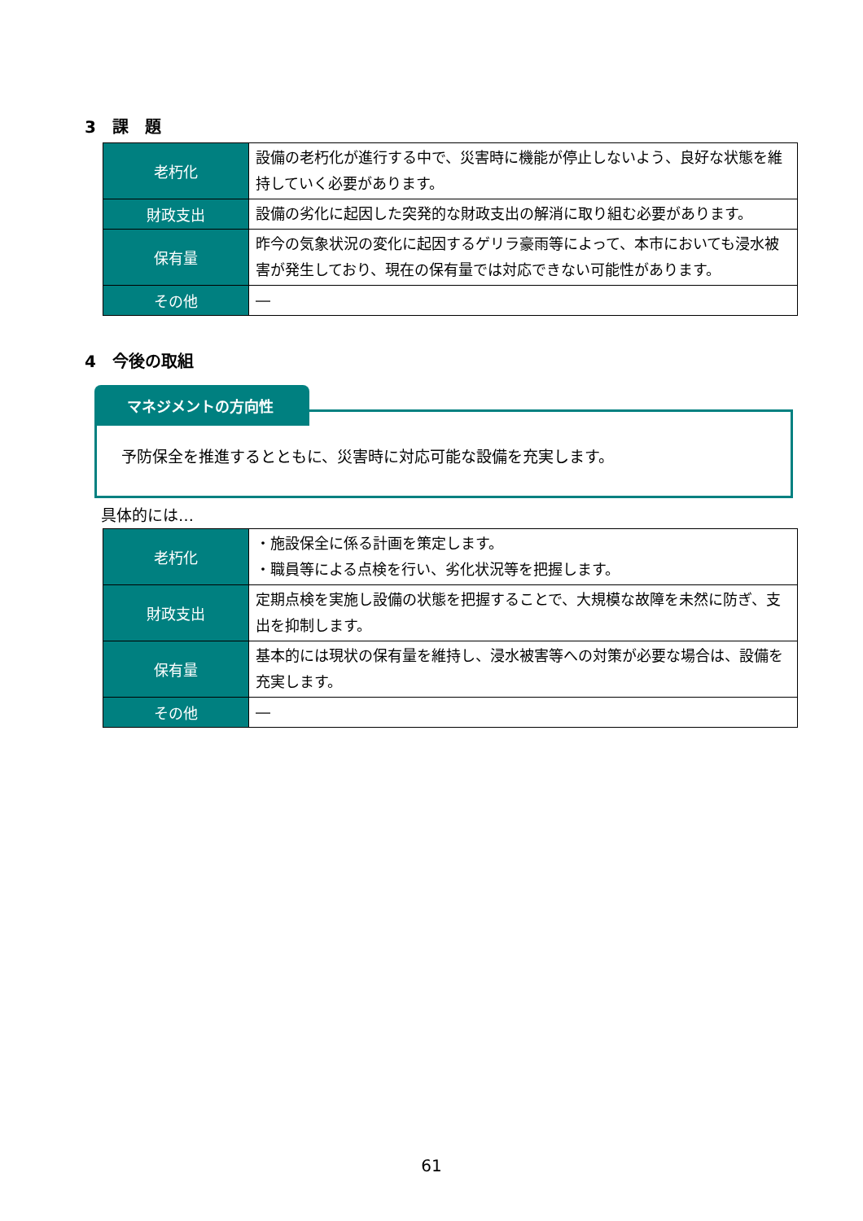3　課　題
| 老朽化 | 設備の老朽化が進行する中で、災害時に機能が停止しないよう、良好な状態を維持していく必要があります。 |
| 財政支出 | 設備の劣化に起因した突発的な財政支出の解消に取り組む必要があります。 |
| 保有量 | 昨今の気象状況の変化に起因するゲリラ豪雨等によって、本市においても浸水被害が発生しており、現在の保有量では対応できない可能性があります。 |
| その他 | ― |
4　今後の取組
マネジメントの方向性
予防保全を推進するとともに、災害時に対応可能な設備を充実します。
具体的には…
| 老朽化 | ・施設保全に係る計画を策定します。 ・職員等による点検を行い、劣化状況等を把握します。 |
| 財政支出 | 定期点検を実施し設備の状態を把握することで、大規模な故障を未然に防ぎ、支出を抑制します。 |
| 保有量 | 基本的には現状の保有量を維持し、浸水被害等への対策が必要な場合は、設備を充実します。 |
| その他 | ― |
61